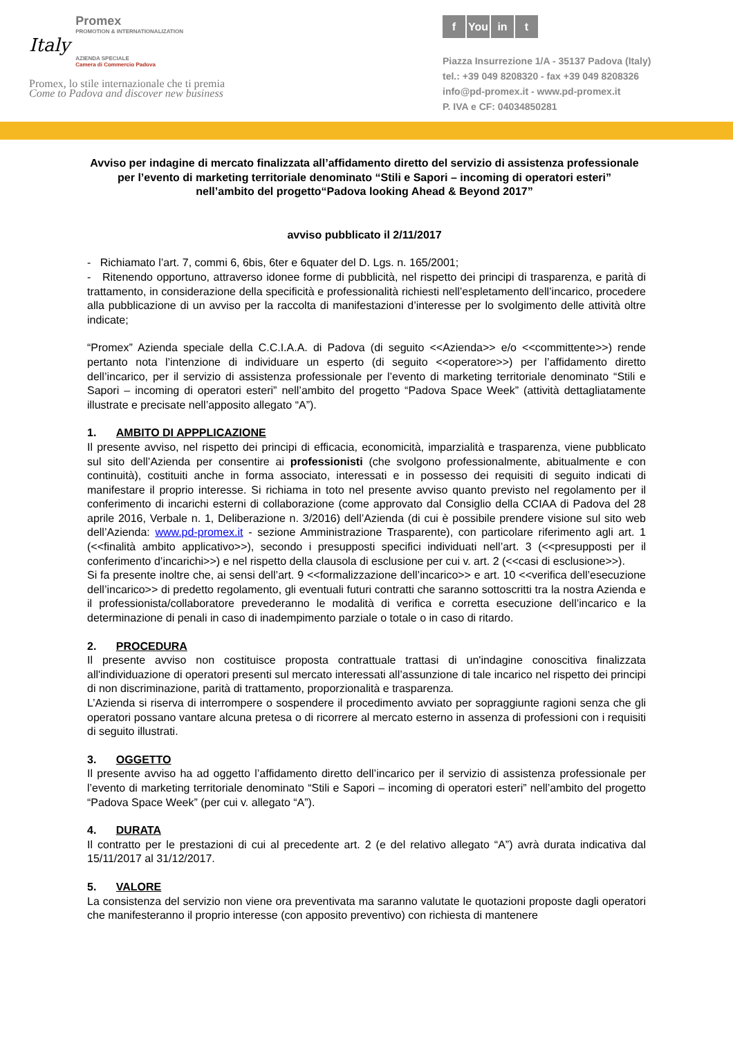Italy
Promex
PROMOTION & INTERNATIONALIZATION
AZIENDA SPECIALE
Camera di Commercio Padova
Promex, lo stile internazionale che ti premia
Come to Padova and discover new business
f You in t
Piazza Insurrezione 1/A - 35137 Padova (Italy)
tel.: +39 049 8208320 - fax +39 049 8208326
info@pd-promex.it - www.pd-promex.it
P. IVA e CF: 04034850281
Avviso per indagine di mercato finalizzata all’affidamento diretto del servizio di assistenza professionale
per l’evento di marketing territoriale denominato “Stili e Sapori – incoming di operatori esteri”
nell’ambito del progetto“Padova looking Ahead & Beyond 2017”
avviso pubblicato il 2/11/2017
- Richiamato l’art. 7, commi 6, 6bis, 6ter e 6quater del D. Lgs. n. 165/2001;
- Ritenendo opportuno, attraverso idonee forme di pubblicità, nel rispetto dei principi di trasparenza, e parità di trattamento, in considerazione della specificità e professionalità richiesti nell’espletamento dell’incarico, procedere alla pubblicazione di un avviso per la raccolta di manifestazioni d’interesse per lo svolgimento delle attività oltre indicate;
“Promex” Azienda speciale della C.C.I.A.A. di Padova (di seguito <<Azienda>> e/o <<committente>>) rende pertanto nota l’intenzione di individuare un esperto (di seguito <<operatore>>) per l’affidamento diretto dell’incarico, per il servizio di assistenza professionale per l’evento di marketing territoriale denominato “Stili e Sapori – incoming di operatori esteri” nell’ambito del progetto “Padova Space Week” (attività dettagliatamente illustrate e precisate nell’apposito allegato “A”).
1. AMBITO DI APPPLICAZIONE
Il presente avviso, nel rispetto dei principi di efficacia, economicità, imparzialità e trasparenza, viene pubblicato sul sito dell’Azienda per consentire ai professionisti (che svolgono professionalmente, abitualmente e con continuità), costituiti anche in forma associato, interessati e in possesso dei requisiti di seguito indicati di manifestare il proprio interesse. Si richiama in toto nel presente avviso quanto previsto nel regolamento per il conferimento di incarichi esterni di collaborazione (come approvato dal Consiglio della CCIAA di Padova del 28 aprile 2016, Verbale n. 1, Deliberazione n. 3/2016) dell’Azienda (di cui è possibile prendere visione sul sito web dell’Azienda: www.pd-promex.it - sezione Amministrazione Trasparente), con particolare riferimento agli art. 1 (<<finalità ambito applicativo>>), secondo i presupposti specifici individuati nell’art. 3 (<<presupposti per il conferimento d’incarichi>>) e nel rispetto della clausola di esclusione per cui v. art. 2 (<<casi di esclusione>>).
Si fa presente inoltre che, ai sensi dell’art. 9 <<formalizzazione dell’incarico>> e art. 10 <<verifica dell’esecuzione dell’incarico>> di predetto regolamento, gli eventuali futuri contratti che saranno sottoscritti tra la nostra Azienda e il professionista/collaboratore prevederanno le modalità di verifica e corretta esecuzione dell’incarico e la determinazione di penali in caso di inadempimento parziale o totale o in caso di ritardo.
2. PROCEDURA
Il presente avviso non costituisce proposta contrattuale trattasi di un'indagine conoscitiva finalizzata all'individuazione di operatori presenti sul mercato interessati all’assunzione di tale incarico nel rispetto dei principi di non discriminazione, parità di trattamento, proporzionalità e trasparenza.
L’Azienda si riserva di interrompere o sospendere il procedimento avviato per sopraggiunte ragioni senza che gli operatori possano vantare alcuna pretesa o di ricorrere al mercato esterno in assenza di professioni con i requisiti di seguito illustrati.
3. OGGETTO
Il presente avviso ha ad oggetto l’affidamento diretto dell’incarico per il servizio di assistenza professionale per l’evento di marketing territoriale denominato “Stili e Sapori – incoming di operatori esteri” nell’ambito del progetto “Padova Space Week” (per cui v. allegato “A”).
4. DURATA
Il contratto per le prestazioni di cui al precedente art. 2 (e del relativo allegato “A”) avrà durata indicativa dal 15/11/2017 al 31/12/2017.
5. VALORE
La consistenza del servizio non viene ora preventivata ma saranno valutate le quotazioni proposte dagli operatori che manifesteranno il proprio interesse (con apposito preventivo) con richiesta di mantenere